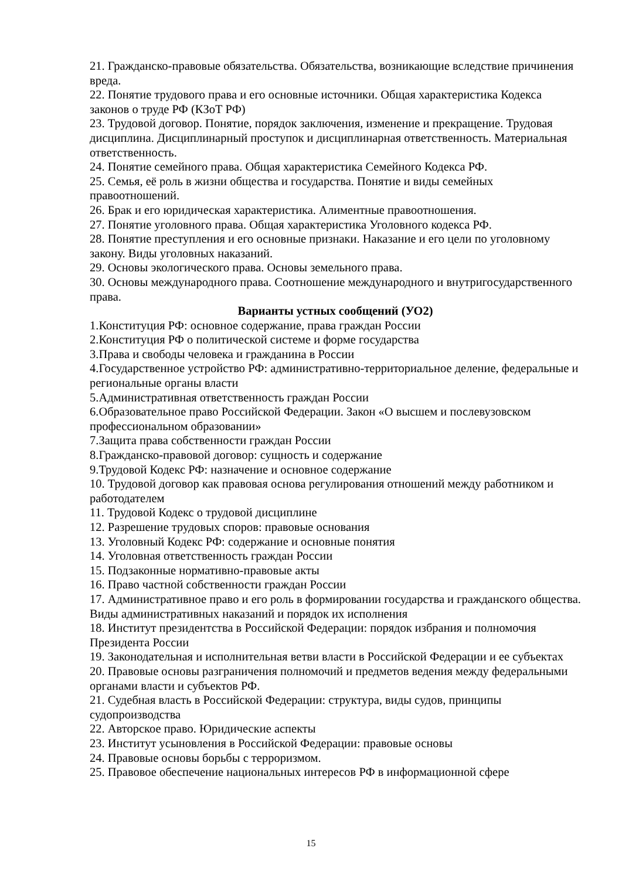21. Гражданско-правовые обязательства. Обязательства, возникающие вследствие причинения вреда.
22. Понятие трудового права и его основные источники. Общая характеристика Кодекса законов о труде РФ (КЗоТ РФ)
23. Трудовой договор. Понятие, порядок заключения, изменение и прекращение. Трудовая дисциплина. Дисциплинарный проступок и дисциплинарная ответственность. Материальная ответственность.
24. Понятие семейного права. Общая характеристика Семейного Кодекса РФ.
25. Семья, её роль в жизни общества и государства. Понятие и виды семейных правоотношений.
26. Брак и его юридическая характеристика. Алиментные правоотношения.
27. Понятие уголовного права. Общая характеристика Уголовного кодекса РФ.
28. Понятие преступления и его основные признаки. Наказание и его цели по уголовному закону. Виды уголовных наказаний.
29. Основы экологического права. Основы земельного права.
30. Основы международного права. Соотношение международного и внутригосударственного права.
Варианты устных сообщений (УО2)
1.Конституция РФ: основное содержание, права граждан России
2.Конституция РФ о политической системе и форме государства
3.Права и свободы человека и гражданина в России
4.Государственное устройство РФ: административно-территориальное деление, федеральные и региональные органы власти
5.Административная ответственность граждан России
6.Образовательное право Российской Федерации. Закон «О высшем и послевузовском профессиональном образовании»
7.Защита права собственности граждан России
8.Гражданско-правовой договор: сущность и содержание
9.Трудовой Кодекс РФ: назначение и основное содержание
10. Трудовой договор как правовая основа регулирования отношений между работником и работодателем
11. Трудовой Кодекс о трудовой дисциплине
12. Разрешение трудовых споров: правовые основания
13. Уголовный Кодекс РФ: содержание и основные понятия
14. Уголовная ответственность граждан России
15. Подзаконные нормативно-правовые акты
16. Право частной собственности граждан России
17. Административное право и его роль в формировании государства и гражданского общества. Виды административных наказаний и порядок их исполнения
18. Институт президентства в Российской Федерации: порядок избрания и полномочия Президента России
19. Законодательная и исполнительная ветви власти в Российской Федерации и ее субъектах
20. Правовые основы разграничения полномочий и предметов ведения между федеральными органами власти и субъектов РФ.
21. Судебная власть в Российской Федерации: структура, виды судов, принципы судопроизводства
22. Авторское право. Юридические аспекты
23. Институт усыновления в Российской Федерации: правовые основы
24. Правовые основы борьбы с терроризмом.
25. Правовое обеспечение национальных интересов РФ в информационной сфере
15